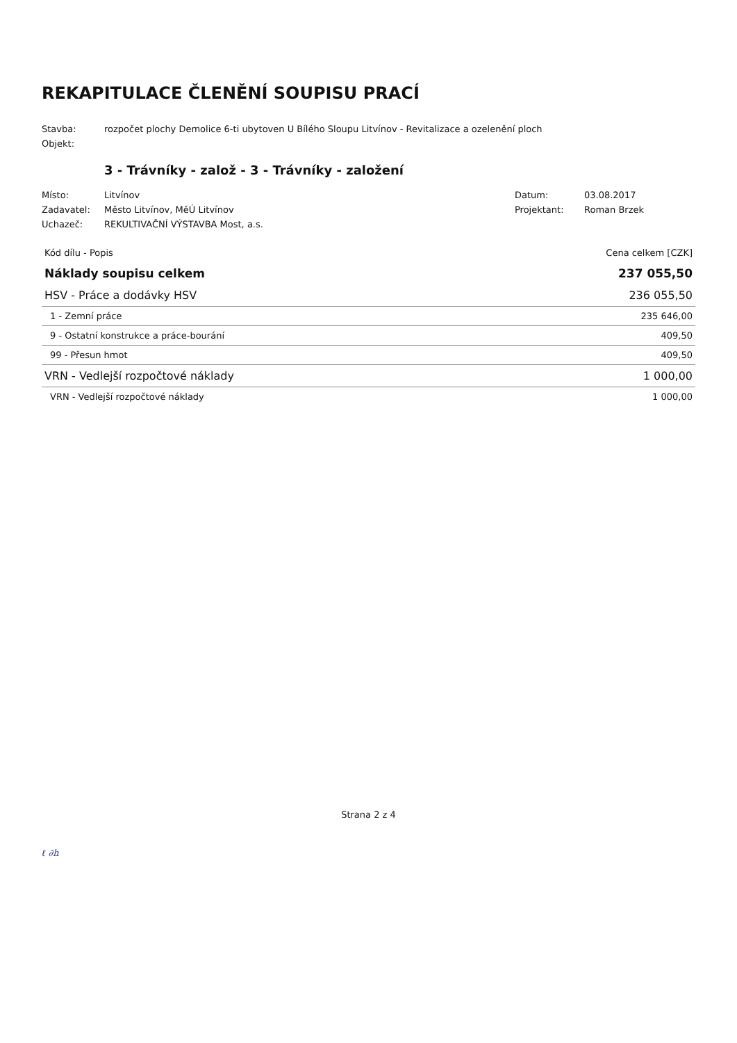REKAPITULACE ČLENĚNÍ SOUPISU PRACÍ
Stavba:
rozpočet plochy Demolice 6-ti ubytoven U Bílého Sloupu Litvínov - Revitalizace a ozelenění ploch
Objekt:
3 - Trávníky - založ - 3 - Trávníky - založení
Místo:
Litvínov
Datum:
03.08.2017
Zadavatel:
Město Litvínov, MěÚ Litvínov
Projektant:
Roman Brzek
Uchazeč:
REKULTIVAČNÍ VÝSTAVBA Most, a.s.
| Kód dílu - Popis | Cena celkem [CZK] |
| --- | --- |
| Náklady soupisu celkem | 237 055,50 |
| HSV - Práce a dodávky HSV | 236 055,50 |
| 1 - Zemní práce | 235 646,00 |
| 9 - Ostatní konstrukce a práce-bourání | 409,50 |
| 99 - Přesun hmot | 409,50 |
| VRN - Vedlejší rozpočtové náklady | 1 000,00 |
| VRN - Vedlejší rozpočtové náklady | 1 000,00 |
Strana 2 z 4
ℓ ∂h